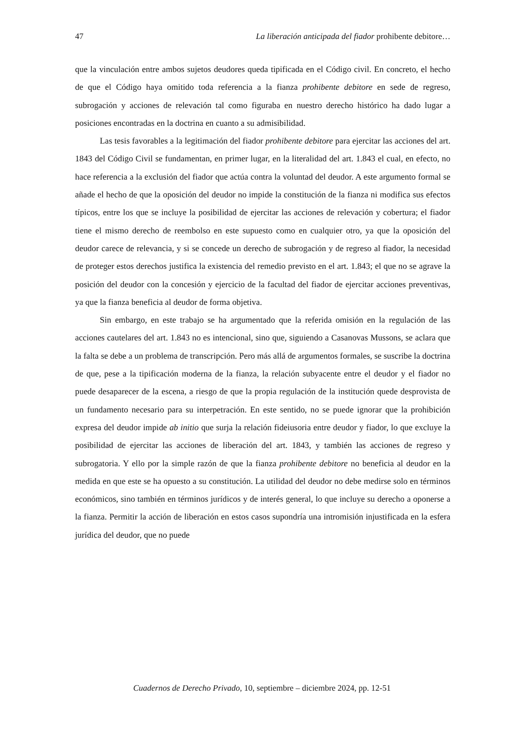47 La liberación anticipada del fiador prohibente debitore…
que la vinculación entre ambos sujetos deudores queda tipificada en el Código civil. En concreto, el hecho de que el Código haya omitido toda referencia a la fianza prohibente debitore en sede de regreso, subrogación y acciones de relevación tal como figuraba en nuestro derecho histórico ha dado lugar a posiciones encontradas en la doctrina en cuanto a su admisibilidad.
Las tesis favorables a la legitimación del fiador prohibente debitore para ejercitar las acciones del art. 1843 del Código Civil se fundamentan, en primer lugar, en la literalidad del art. 1.843 el cual, en efecto, no hace referencia a la exclusión del fiador que actúa contra la voluntad del deudor. A este argumento formal se añade el hecho de que la oposición del deudor no impide la constitución de la fianza ni modifica sus efectos típicos, entre los que se incluye la posibilidad de ejercitar las acciones de relevación y cobertura; el fiador tiene el mismo derecho de reembolso en este supuesto como en cualquier otro, ya que la oposición del deudor carece de relevancia, y si se concede un derecho de subrogación y de regreso al fiador, la necesidad de proteger estos derechos justifica la existencia del remedio previsto en el art. 1.843; el que no se agrave la posición del deudor con la concesión y ejercicio de la facultad del fiador de ejercitar acciones preventivas, ya que la fianza beneficia al deudor de forma objetiva.
Sin embargo, en este trabajo se ha argumentado que la referida omisión en la regulación de las acciones cautelares del art. 1.843 no es intencional, sino que, siguiendo a Casanovas Mussons, se aclara que la falta se debe a un problema de transcripción. Pero más allá de argumentos formales, se suscribe la doctrina de que, pese a la tipificación moderna de la fianza, la relación subyacente entre el deudor y el fiador no puede desaparecer de la escena, a riesgo de que la propia regulación de la institución quede desprovista de un fundamento necesario para su interpetración. En este sentido, no se puede ignorar que la prohibición expresa del deudor impide ab initio que surja la relación fideiusoria entre deudor y fiador, lo que excluye la posibilidad de ejercitar las acciones de liberación del art. 1843, y también las acciones de regreso y subrogatoria. Y ello por la simple razón de que la fianza prohibente debitore no beneficia al deudor en la medida en que este se ha opuesto a su constitución. La utilidad del deudor no debe medirse solo en términos económicos, sino también en términos jurídicos y de interés general, lo que incluye su derecho a oponerse a la fianza. Permitir la acción de liberación en estos casos supondría una intromisión injustificada en la esfera jurídica del deudor, que no puede
Cuadernos de Derecho Privado, 10, septiembre – diciembre 2024, pp. 12-51